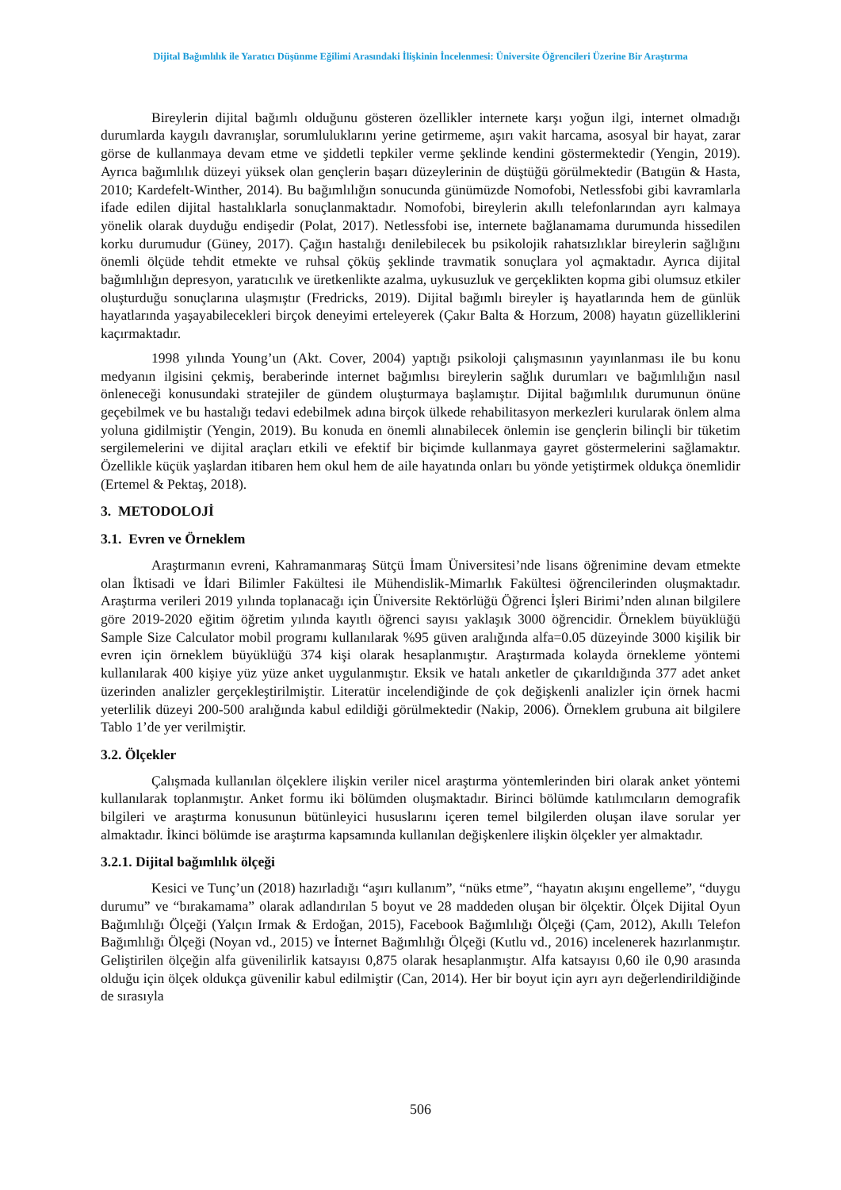Dijital Bağımlılık ile Yaratıcı Düşünme Eğilimi Arasındaki İlişkinin İncelenmesi: Üniversite Öğrencileri Üzerine Bir Araştırma
Bireylerin dijital bağımlı olduğunu gösteren özellikler internete karşı yoğun ilgi, internet olmadığı durumlarda kaygılı davranışlar, sorumluluklarını yerine getirmeme, aşırı vakit harcama, asosyal bir hayat, zarar görse de kullanmaya devam etme ve şiddetli tepkiler verme şeklinde kendini göstermektedir (Yengin, 2019). Ayrıca bağımlılık düzeyi yüksek olan gençlerin başarı düzeylerinin de düştüğü görülmektedir (Batıgün & Hasta, 2010; Kardefelt-Winther, 2014). Bu bağımlılığın sonucunda günümüzde Nomofobi, Netlessfobi gibi kavramlarla ifade edilen dijital hastalıklarla sonuçlanmaktadır. Nomofobi, bireylerin akıllı telefonlarından ayrı kalmaya yönelik olarak duyduğu endişedir (Polat, 2017). Netlessfobi ise, internete bağlanamama durumunda hissedilen korku durumudur (Güney, 2017). Çağın hastalığı denilebilecek bu psikolojik rahatsızlıklar bireylerin sağlığını önemli ölçüde tehdit etmekte ve ruhsal çöküş şeklinde travmatik sonuçlara yol açmaktadır. Ayrıca dijital bağımlılığın depresyon, yaratıcılık ve üretkenlikte azalma, uykusuzluk ve gerçeklikten kopma gibi olumsuz etkiler oluşturduğu sonuçlarına ulaşmıştır (Fredricks, 2019). Dijital bağımlı bireyler iş hayatlarında hem de günlük hayatlarında yaşayabilecekleri birçok deneyimi erteleyerek (Çakır Balta & Horzum, 2008) hayatın güzelliklerini kaçırmaktadır.
1998 yılında Young’un (Akt. Cover, 2004) yaptığı psikoloji çalışmasının yayınlanması ile bu konu medyanın ilgisini çekmiş, beraberinde internet bağımlısı bireylerin sağlık durumları ve bağımlılığın nasıl önleneceği konusundaki stratejiler de gündem oluşturmaya başlamıştır. Dijital bağımlılık durumunun önüne geçebilmek ve bu hastalığı tedavi edebilmek adına birçok ülkede rehabilitasyon merkezleri kurularak önlem alma yoluna gidilmiştir (Yengin, 2019). Bu konuda en önemli alınabilecek önlemin ise gençlerin bilinçli bir tüketim sergilemelerini ve dijital araçları etkili ve efektif bir biçimde kullanmaya gayret göstermelerini sağlamaktır. Özellikle küçük yaşlardan itibaren hem okul hem de aile hayatında onları bu yönde yetiştirmek oldukça önemlidir (Ertemel & Pektaş, 2018).
3. METODOLOJİ
3.1. Evren ve Örneklem
Araştırmanın evreni, Kahramanmaraş Sütçü İmam Üniversitesi’nde lisans öğrenimine devam etmekte olan İktisadi ve İdari Bilimler Fakültesi ile Mühendislik-Mimarlık Fakültesi öğrencilerinden oluşmaktadır. Araştırma verileri 2019 yılında toplanacağı için Üniversite Rektörlüğü Öğrenci İşleri Birimi’nden alınan bilgilere göre 2019-2020 eğitim öğretim yılında kayıtlı öğrenci sayısı yaklaşık 3000 öğrencidir. Örneklem büyüklüğü Sample Size Calculator mobil programı kullanılarak %95 güven aralığında alfa=0.05 düzeyinde 3000 kişilik bir evren için örneklem büyüklüğü 374 kişi olarak hesaplanmıştır. Araştırmada kolayda örnekleme yöntemi kullanılarak 400 kişiye yüz yüze anket uygulanmıştır. Eksik ve hatalı anketler de çıkarıldığında 377 adet anket üzerinden analizler gerçekleştirilmiştir. Literatür incelendiğinde de çok değişkenli analizler için örnek hacmi yeterlilik düzeyi 200-500 aralığında kabul edildiği görülmektedir (Nakip, 2006). Örneklem grubuna ait bilgilere Tablo 1’de yer verilmiştir.
3.2. Ölçekler
Çalışmada kullanılan ölçeklere ilişkin veriler nicel araştırma yöntemlerinden biri olarak anket yöntemi kullanılarak toplanmıştır. Anket formu iki bölümden oluşmaktadır. Birinci bölümde katılımcıların demografik bilgileri ve araştırma konusunun bütünleyici hususlarını içeren temel bilgilerden oluşan ilave sorular yer almaktadır. İkinci bölümde ise araştırma kapsamında kullanılan değişkenlere ilişkin ölçekler yer almaktadır.
3.2.1. Dijital bağımlılık ölçeği
Kesici ve Tunç’un (2018) hazırladığı “aşırı kullanım”, “nüks etme”, “hayatın akışını engelleme”, “duygu durumu” ve “bırakamama” olarak adlandırılan 5 boyut ve 28 maddeden oluşan bir ölçektir. Ölçek Dijital Oyun Bağımlılığı Ölçeği (Yalçın Irmak & Erdoğan, 2015), Facebook Bağımlılığı Ölçeği (Çam, 2012), Akıllı Telefon Bağımlılığı Ölçeği (Noyan vd., 2015) ve İnternet Bağımlılığı Ölçeği (Kutlu vd., 2016) incelenerek hazırlanmıştır. Geliştirilen ölçeğin alfa güvenilirlik katsayısı 0,875 olarak hesaplanmıştır. Alfa katsayısı 0,60 ile 0,90 arasında olduğu için ölçek oldukça güvenilir kabul edilmiştir (Can, 2014). Her bir boyut için ayrı ayrı değerlendirildiğinde de sırasıyla
506